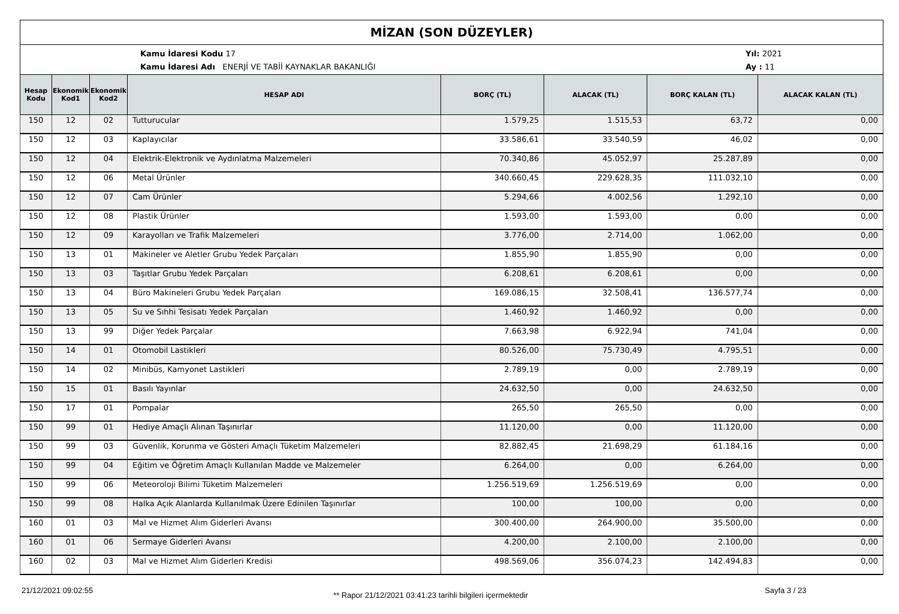MİZAN (SON DÜZEYLER)
Kamu İdaresi Kodu 17
Kamu İdaresi Adı ENERJİ VE TABİİ KAYNAKLAR BAKANLIĞI
Yıl: 2021
Ay : 11
| Hesap Kodu | Ekonomik Kod1 | Ekonomik Kod2 | HESAP ADI | BORÇ (TL) | ALACAK (TL) | BORÇ KALAN (TL) | ALACAK KALAN (TL) |
| --- | --- | --- | --- | --- | --- | --- | --- |
| 150 | 12 | 02 | Tutturucular | 1.579,25 | 1.515,53 | 63,72 | 0,00 |
| 150 | 12 | 03 | Kaplayıcılar | 33.586,61 | 33.540,59 | 46,02 | 0,00 |
| 150 | 12 | 04 | Elektrik-Elektronik ve Aydınlatma Malzemeleri | 70.340,86 | 45.052,97 | 25.287,89 | 0,00 |
| 150 | 12 | 06 | Metal Ürünler | 340.660,45 | 229.628,35 | 111.032,10 | 0,00 |
| 150 | 12 | 07 | Cam Ürünler | 5.294,66 | 4.002,56 | 1.292,10 | 0,00 |
| 150 | 12 | 08 | Plastik Ürünler | 1.593,00 | 1.593,00 | 0,00 | 0,00 |
| 150 | 12 | 09 | Karayolları ve Trafik Malzemeleri | 3.776,00 | 2.714,00 | 1.062,00 | 0,00 |
| 150 | 13 | 01 | Makineler ve Aletler Grubu Yedek Parçaları | 1.855,90 | 1.855,90 | 0,00 | 0,00 |
| 150 | 13 | 03 | Taşıtlar Grubu Yedek Parçaları | 6.208,61 | 6.208,61 | 0,00 | 0,00 |
| 150 | 13 | 04 | Büro Makineleri Grubu Yedek Parçaları | 169.086,15 | 32.508,41 | 136.577,74 | 0,00 |
| 150 | 13 | 05 | Su ve Sıhhi Tesisatı Yedek Parçaları | 1.460,92 | 1.460,92 | 0,00 | 0,00 |
| 150 | 13 | 99 | Diğer Yedek Parçalar | 7.663,98 | 6.922,94 | 741,04 | 0,00 |
| 150 | 14 | 01 | Otomobil Lastikleri | 80.526,00 | 75.730,49 | 4.795,51 | 0,00 |
| 150 | 14 | 02 | Minibüs, Kamyonet Lastikleri | 2.789,19 | 0,00 | 2.789,19 | 0,00 |
| 150 | 15 | 01 | Basılı Yayınlar | 24.632,50 | 0,00 | 24.632,50 | 0,00 |
| 150 | 17 | 01 | Pompalar | 265,50 | 265,50 | 0,00 | 0,00 |
| 150 | 99 | 01 | Hediye Amaçlı Alınan Taşınırlar | 11.120,00 | 0,00 | 11.120,00 | 0,00 |
| 150 | 99 | 03 | Güvenlik, Korunma ve Gösteri Amaçlı Tüketim Malzemeleri | 82.882,45 | 21.698,29 | 61.184,16 | 0,00 |
| 150 | 99 | 04 | Eğitim ve Öğretim Amaçlı Kullanılan Madde ve Malzemeler | 6.264,00 | 0,00 | 6.264,00 | 0,00 |
| 150 | 99 | 06 | Meteoroloji Bilimi Tüketim Malzemeleri | 1.256.519,69 | 1.256.519,69 | 0,00 | 0,00 |
| 150 | 99 | 08 | Halka Açık Alanlarda Kullanılmak Üzere Edinilen Taşınırlar | 100,00 | 100,00 | 0,00 | 0,00 |
| 160 | 01 | 03 | Mal ve Hizmet Alım Giderleri Avansı | 300.400,00 | 264.900,00 | 35.500,00 | 0,00 |
| 160 | 01 | 06 | Sermaye Giderleri Avansı | 4.200,00 | 2.100,00 | 2.100,00 | 0,00 |
| 160 | 02 | 03 | Mal ve Hizmet Alım Giderleri Kredisi | 498.569,06 | 356.074,23 | 142.494,83 | 0,00 |
21/12/2021 09:02:55
** Rapor 21/12/2021 03:41:23 tarihli bilgileri içermektedir
Sayfa 3 / 23